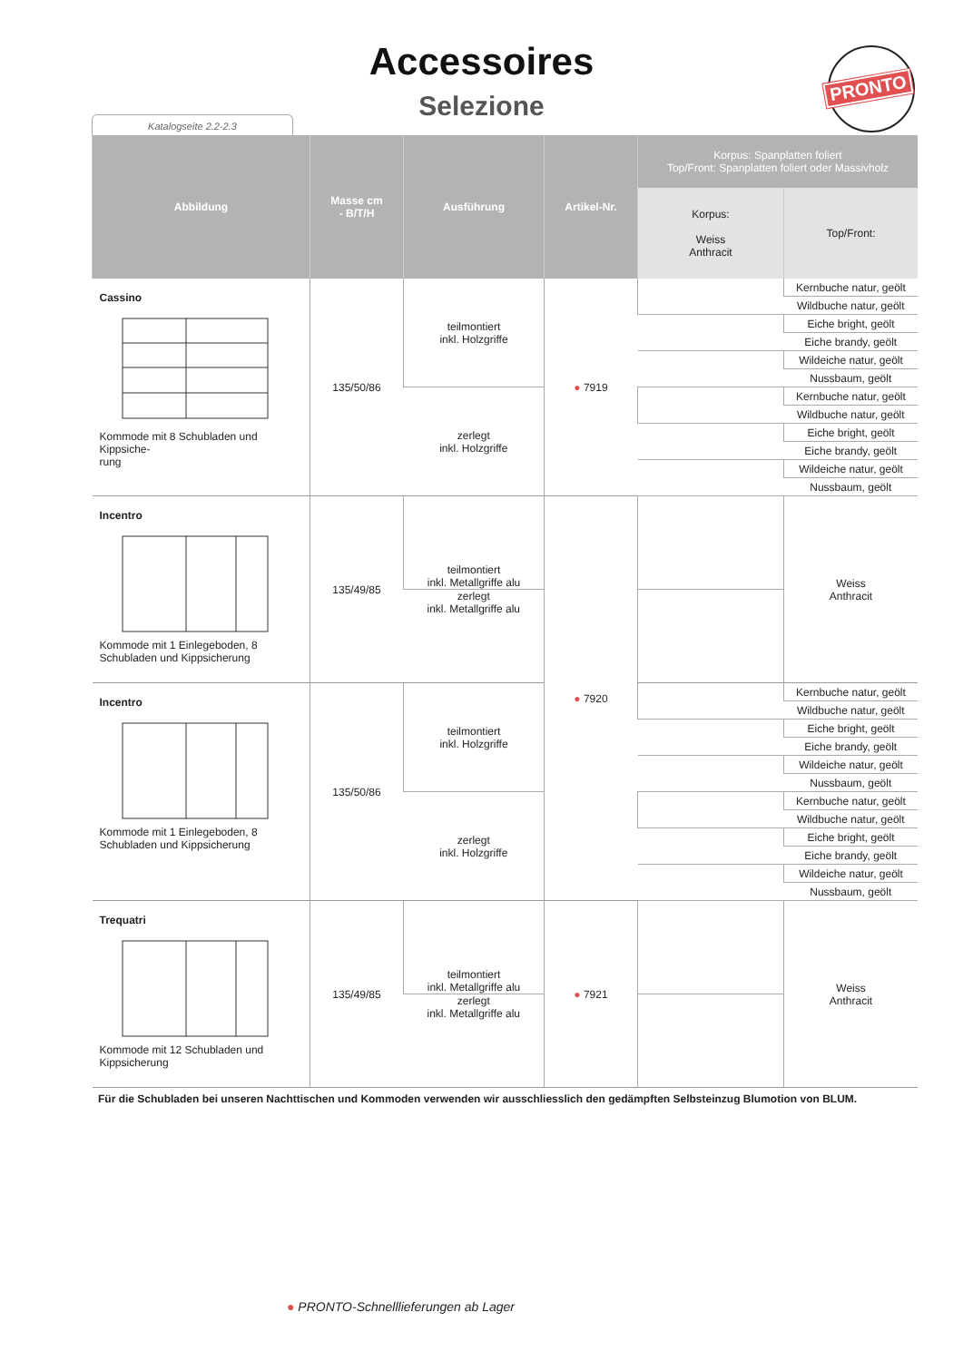Accessoires
Selezione
Katalogseite 2.2-2.3
PRONTO
| Abbildung | Masse cm - B/T/H | Ausführung | Artikel-Nr. | Korpus: Spanplatten foliert Top/Front: Spanplatten foliert oder Massivholz | |
| --- | --- | --- | --- | --- | --- |
| | | | | Korpus: Weiss Anthracit | Top/Front: |
| Cassino Kommode mit 8 Schubladen und Kippsiche- rung | 135/50/86 | teilmontiert inkl. Holzgriffe | ● 7919 | | Kernbuche natur, geölt |
| | | | | | Wildbuche natur, geölt |
| | | | | | Eiche bright, geölt |
| | | | | | Eiche brandy, geölt |
| | | | | | Wildeiche natur, geölt |
| | | | | | Nussbaum, geölt |
| | | zerlegt inkl. Holzgriffe | | | Kernbuche natur, geölt |
| | | | | | Wildbuche natur, geölt |
| | | | | | Eiche bright, geölt |
| | | | | | Eiche brandy, geölt |
| | | | | | Wildeiche natur, geölt |
| | | | | | Nussbaum, geölt |
| Incentro Kommode mit 1 Einlegeboden, 8 Schubladen und Kippsicherung | 135/49/85 | teilmontiert inkl. Metallgriffe alu | ● 7920 | | Weiss Anthracit |
| | | zerlegt inkl. Metallgriffe alu | | | |
| Incentro Kommode mit 1 Einlegeboden, 8 Schubladen und Kippsicherung | 135/50/86 | teilmontiert inkl. Holzgriffe | | | Kernbuche natur, geölt |
| | | | | | Wildbuche natur, geölt |
| | | | | | Eiche bright, geölt |
| | | | | | Eiche brandy, geölt |
| | | | | | Wildeiche natur, geölt |
| | | | | | Nussbaum, geölt |
| | | zerlegt inkl. Holzgriffe | | | Kernbuche natur, geölt |
| | | | | | Wildbuche natur, geölt |
| | | | | | Eiche bright, geölt |
| | | | | | Eiche brandy, geölt |
| | | | | | Wildeiche natur, geölt |
| | | | | | Nussbaum, geölt |
| Trequatri Kommode mit 12 Schubladen und Kippsicherung | 135/49/85 | teilmontiert inkl. Metallgriffe alu | ● 7921 | | Weiss Anthracit |
| | | zerlegt inkl. Metallgriffe alu | | | |
Für die Schubladen bei unseren Nachttischen und Kommoden verwenden wir ausschliesslich den gedämpften Selbsteinzug Blumotion von BLUM.
● PRONTO-Schnelllieferungen ab Lager